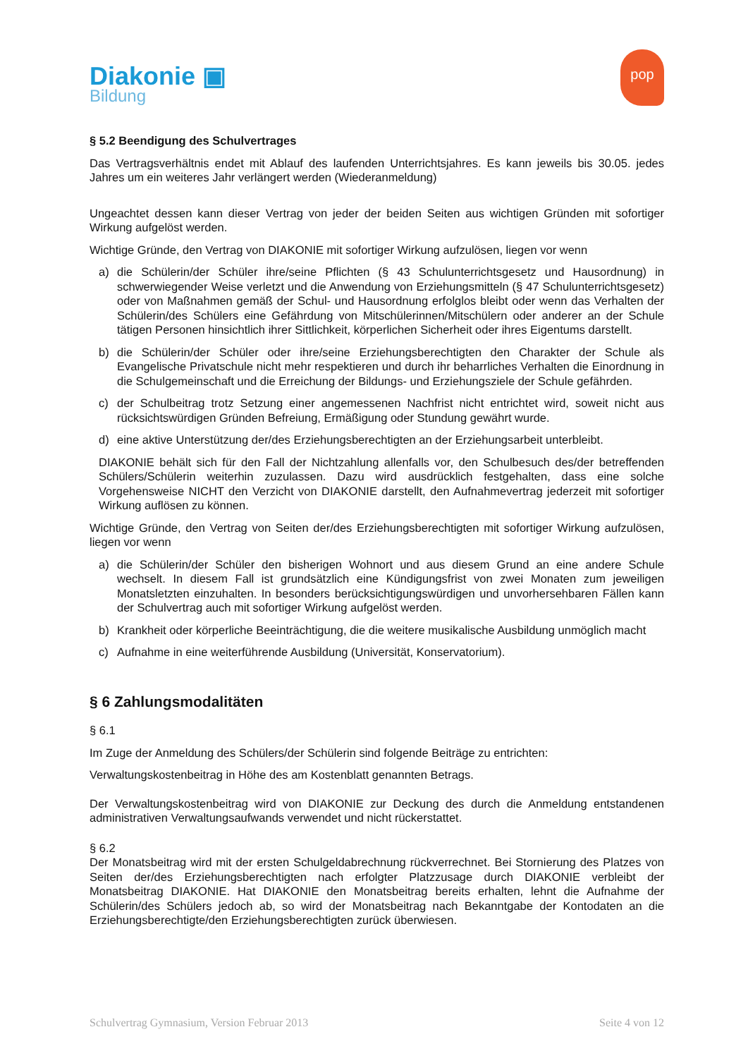Diakonie ▣
Bildung
pop
§ 5.2 Beendigung des Schulvertrages
Das Vertragsverhältnis endet mit Ablauf des laufenden Unterrichtsjahres. Es kann jeweils bis 30.05. jedes Jahres um ein weiteres Jahr verlängert werden (Wiederanmeldung)
Ungeachtet dessen kann dieser Vertrag von jeder der beiden Seiten aus wichtigen Gründen mit sofortiger Wirkung aufgelöst werden.
Wichtige Gründe, den Vertrag von DIAKONIE mit sofortiger Wirkung aufzulösen, liegen vor wenn
a) die Schülerin/der Schüler ihre/seine Pflichten (§ 43 Schulunterrichtsgesetz und Hausordnung) in schwerwiegender Weise verletzt und die Anwendung von Erziehungsmitteln (§ 47 Schulunterrichtsgesetz) oder von Maßnahmen gemäß der Schul- und Hausordnung erfolglos bleibt oder wenn das Verhalten der Schülerin/des Schülers eine Gefährdung von Mitschülerinnen/Mitschülern oder anderer an der Schule tätigen Personen hinsichtlich ihrer Sittlichkeit, körperlichen Sicherheit oder ihres Eigentums darstellt.
b) die Schülerin/der Schüler oder ihre/seine Erziehungsberechtigten den Charakter der Schule als Evangelische Privatschule nicht mehr respektieren und durch ihr beharrliches Verhalten die Einordnung in die Schulgemeinschaft und die Erreichung der Bildungs- und Erziehungsziele der Schule gefährden.
c) der Schulbeitrag trotz Setzung einer angemessenen Nachfrist nicht entrichtet wird, soweit nicht aus rücksichtswürdigen Gründen Befreiung, Ermäßigung oder Stundung gewährt wurde.
d) eine aktive Unterstützung der/des Erziehungsberechtigten an der Erziehungsarbeit unterbleibt.
DIAKONIE behält sich für den Fall der Nichtzahlung allenfalls vor, den Schulbesuch des/der betreffenden Schülers/Schülerin weiterhin zuzulassen. Dazu wird ausdrücklich festgehalten, dass eine solche Vorgehensweise NICHT den Verzicht von DIAKONIE darstellt, den Aufnahmevertrag jederzeit mit sofortiger Wirkung auflösen zu können.
Wichtige Gründe, den Vertrag von Seiten der/des Erziehungsberechtigten mit sofortiger Wirkung aufzulösen, liegen vor wenn
a) die Schülerin/der Schüler den bisherigen Wohnort und aus diesem Grund an eine andere Schule wechselt. In diesem Fall ist grundsätzlich eine Kündigungsfrist von zwei Monaten zum jeweiligen Monatsletzten einzuhalten. In besonders berücksichtigungswürdigen und unvorhersehbaren Fällen kann der Schulvertrag auch mit sofortiger Wirkung aufgelöst werden.
b) Krankheit oder körperliche Beeinträchtigung, die die weitere musikalische Ausbildung unmöglich macht
c) Aufnahme in eine weiterführende Ausbildung (Universität, Konservatorium).
§ 6 Zahlungsmodalitäten
§ 6.1
Im Zuge der Anmeldung des Schülers/der Schülerin sind folgende Beiträge zu entrichten:
Verwaltungskostenbeitrag in Höhe des am Kostenblatt genannten Betrags.
Der Verwaltungskostenbeitrag wird von DIAKONIE zur Deckung des durch die Anmeldung entstandenen administrativen Verwaltungsaufwands verwendet und nicht rückerstattet.
§ 6.2
Der Monatsbeitrag wird mit der ersten Schulgeldabrechnung rückverrechnet. Bei Stornierung des Platzes von Seiten der/des Erziehungsberechtigten nach erfolgter Platzzusage durch DIAKONIE verbleibt der Monatsbeitrag DIAKONIE. Hat DIAKONIE den Monatsbeitrag bereits erhalten, lehnt die Aufnahme der Schülerin/des Schülers jedoch ab, so wird der Monatsbeitrag nach Bekanntgabe der Kontodaten an die Erziehungsberechtigte/den Erziehungsberechtigten zurück überwiesen.
Schulvertrag Gymnasium, Version Februar 2013 Seite 4 von 12